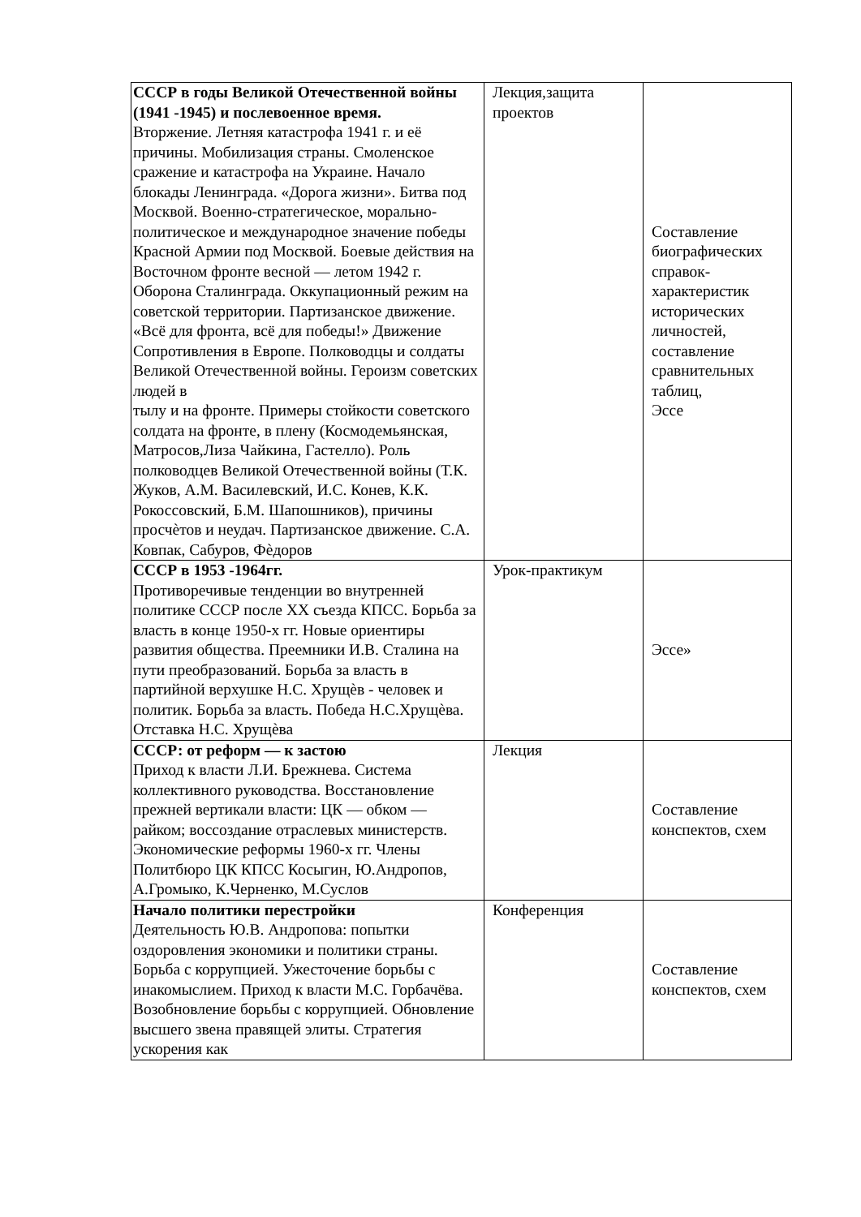| СССР в годы Великой Отечественной войны (1941 -1945) и послевоенное время. Вторжение. Летняя катастрофа 1941 г. и её причины. Мобилизация страны. Смоленское сражение и катастрофа на Украине. Начало блокады Ленинграда. «Дорога жизни». Битва под Москвой. Военно-стратегическое, морально-политическое и международное значение победы Красной Армии под Москвой. Боевые действия на Восточном фронте весной — летом 1942 г. Оборона Сталинграда. Оккупационный режим на советской территории. Партизанское движение. «Всё для фронта, всё для победы!» Движение Сопротивления в Европе. Полководцы и солдаты Великой Отечественной войны. Героизм советских людей в тылу и на фронте. Примеры стойкости советского солдата на фронте, в плену (Космодемьянская, Матросов,Лиза Чайкина, Гастелло). Роль полководцев Великой Отечественной войны (Т.К. Жуков, А.М. Василевский, И.С. Конев, К.К. Рокоссовский, Б.М. Шапошников), причины просчѐтов и неудач. Партизанское движение. С.А. Ковпак, Сабуров, Фѐдоров | Лекция,защита проектов | Составление биографических справок-характеристик исторических личностей, составление сравнительных таблиц, Эссе |
| СССР в 1953 -1964гг. Противоречивые тенденции во внутренней политике СССР после XX съезда КПСС. Борьба за власть в конце 1950-х гг. Новые ориентиры развития общества. Преемники И.В. Сталина на пути преобразований. Борьба за власть в партийной верхушке Н.С. Хрущѐв - человек и политик. Борьба за власть. Победа Н.С.Хрущѐва. Отставка Н.С. Хрущѐва | Урок-практикум | Эссе» |
| СССР: от реформ — к застою Приход к власти Л.И. Брежнева. Система коллективного руководства. Восстановление прежней вертикали власти: ЦК — обком — райком; воссоздание отраслевых министерств. Экономические реформы 1960-х гг. Члены Политбюро ЦК КПСС Косыгин, Ю.Андропов, А.Громыко, К.Черненко, М.Суслов | Лекция | Составление конспектов, схем |
| Начало политики перестройки Деятельность Ю.В. Андропова: попытки оздоровления экономики и политики страны. Борьба с коррупцией. Ужесточение борьбы с инакомыслием. Приход к власти М.С. Горбачёва. Возобновление борьбы с коррупцией. Обновление высшего звена правящей элиты. Стратегия ускорения как | Конференция | Составление конспектов, схем |